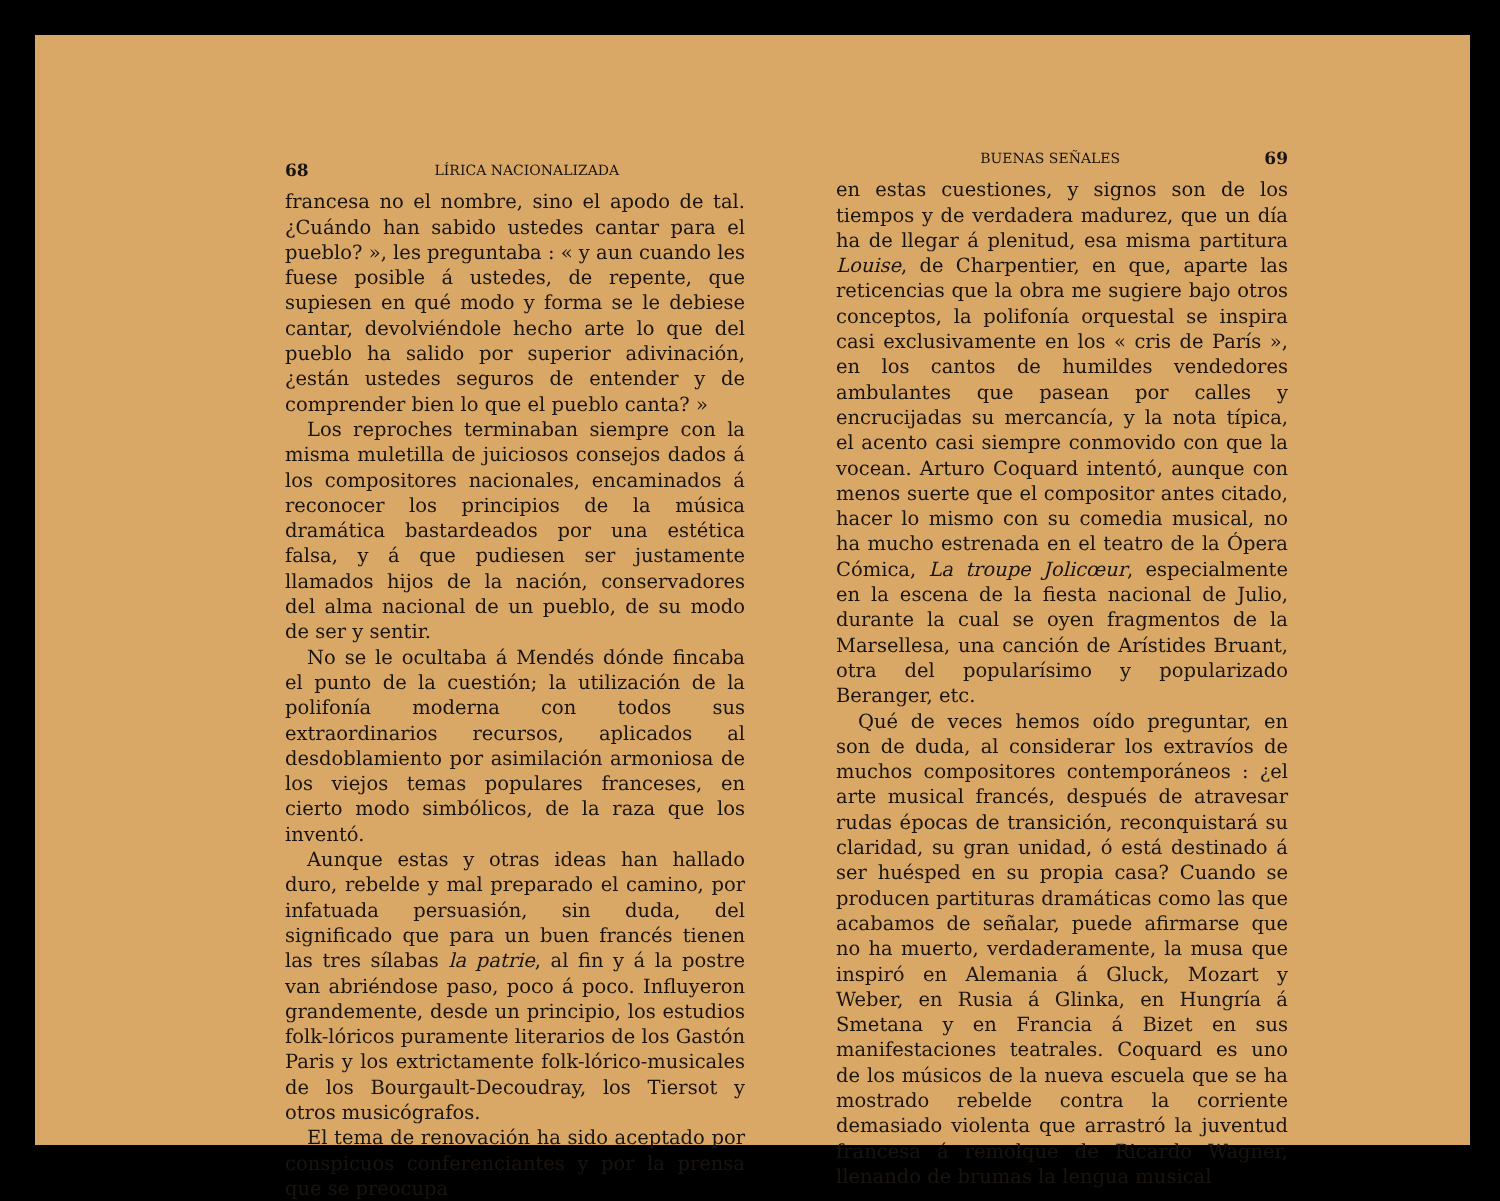68 LÍRICA NACIONALIZADA
francesa no el nombre, sino el apodo de tal. ¿Cuándo han sabido ustedes cantar para el pueblo? », les preguntaba : « y aun cuando les fuese posible á ustedes, de repente, que supiesen en qué modo y forma se le debiese cantar, devolviéndole hecho arte lo que del pueblo ha salido por superior adivinación, ¿están ustedes seguros de entender y de comprender bien lo que el pueblo canta? »
Los reproches terminaban siempre con la misma muletilla de juiciosos consejos dados á los compositores nacionales, encaminados á reconocer los principios de la música dramática bastardeados por una estética falsa, y á que pudiesen ser justamente llamados hijos de la nación, conservadores del alma nacional de un pueblo, de su modo de ser y sentir.
No se le ocultaba á Mendés dónde fincaba el punto de la cuestión; la utilización de la polifonía moderna con todos sus extraordinarios recursos, aplicados al desdoblamiento por asimilación armoniosa de los viejos temas populares franceses, en cierto modo simbólicos, de la raza que los inventó.
Aunque estas y otras ideas han hallado duro, rebelde y mal preparado el camino, por infatuada persuasión, sin duda, del significado que para un buen francés tienen las tres sílabas la patrie, al fin y á la postre van abriéndose paso, poco á poco. Influyeron grandemente, desde un principio, los estudios folk-lóricos puramente literarios de los Gastón Paris y los extrictamente folk-lórico-musicales de los Bourgault-Decoudray, los Tiersot y otros musicógrafos.
El tema de renovación ha sido aceptado por conspicuos conferenciantes y por la prensa que se preocupa
BUENAS SEÑALES 69
en estas cuestiones, y signos son de los tiempos y de verdadera madurez, que un día ha de llegar á plenitud, esa misma partitura Louise, de Charpentier, en que, aparte las reticencias que la obra me sugiere bajo otros conceptos, la polifonía orquestal se inspira casi exclusivamente en los « cris de París », en los cantos de humildes vendedores ambulantes que pasean por calles y encrucijadas su mercancía, y la nota típica, el acento casi siempre conmovido con que la vocean. Arturo Coquard intentó, aunque con menos suerte que el compositor antes citado, hacer lo mismo con su comedia musical, no ha mucho estrenada en el teatro de la Ópera Cómica, La troupe Jolicœur, especialmente en la escena de la fiesta nacional de Julio, durante la cual se oyen fragmentos de la Marsellesa, una canción de Arístides Bruant, otra del popularísimo y popularizado Beranger, etc.
Qué de veces hemos oído preguntar, en son de duda, al considerar los extravíos de muchos compositores contemporáneos : ¿el arte musical francés, después de atravesar rudas épocas de transición, reconquistará su claridad, su gran unidad, ó está destinado á ser huésped en su propia casa? Cuando se producen partituras dramáticas como las que acabamos de señalar, puede afirmarse que no ha muerto, verdaderamente, la musa que inspiró en Alemania á Gluck, Mozart y Weber, en Rusia á Glinka, en Hungría á Smetana y en Francia á Bizet en sus manifestaciones teatrales. Coquard es uno de los músicos de la nueva escuela que se ha mostrado rebelde contra la corriente demasiado violenta que arrastró la juventud francesa á remolque de Ricardo Wagner, llenando de brumas la lengua musical